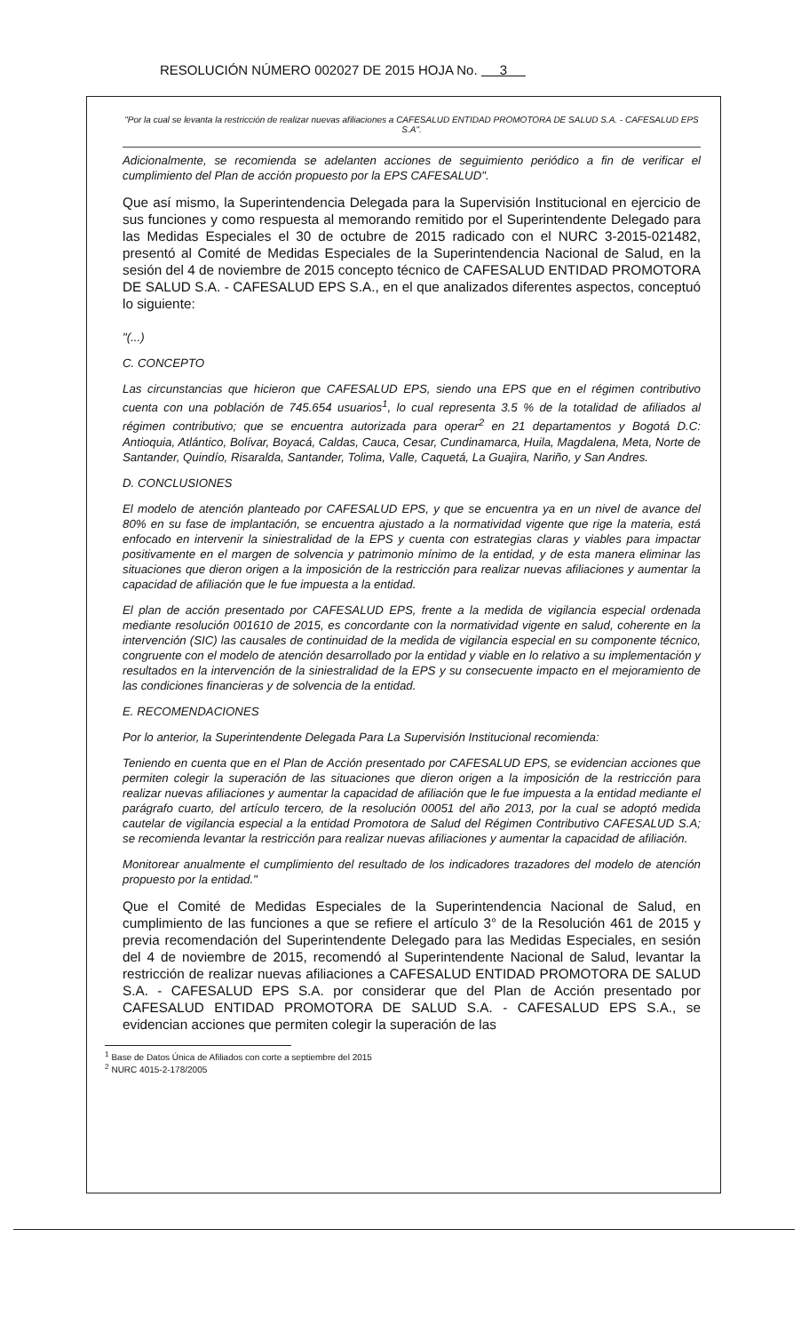RESOLUCIÓN NÚMERO 002027 DE 2015 HOJA No. 3
"Por la cual se levanta la restricción de realizar nuevas afiliaciones a CAFESALUD ENTIDAD PROMOTORA DE SALUD S.A. - CAFESALUD EPS S.A".
Adicionalmente, se recomienda se adelanten acciones de seguimiento periódico a fin de verificar el cumplimiento del Plan de acción propuesto por la EPS CAFESALUD".
Que así mismo, la Superintendencia Delegada para la Supervisión Institucional en ejercicio de sus funciones y como respuesta al memorando remitido por el Superintendente Delegado para las Medidas Especiales el 30 de octubre de 2015 radicado con el NURC 3-2015-021482, presentó al Comité de Medidas Especiales de la Superintendencia Nacional de Salud, en la sesión del 4 de noviembre de 2015 concepto técnico de CAFESALUD ENTIDAD PROMOTORA DE SALUD S.A. - CAFESALUD EPS S.A., en el que analizados diferentes aspectos, conceptuó lo siguiente:
"(...)
C. CONCEPTO
Las circunstancias que hicieron que CAFESALUD EPS, siendo una EPS que en el régimen contributivo cuenta con una población de 745.654 usuarios<sup>1</sup>, lo cual representa 3.5 % de la totalidad de afiliados al régimen contributivo; que se encuentra autorizada para operar<sup>2</sup> en 21 departamentos y Bogotá D.C: Antioquia, Atlántico, Bolívar, Boyacá, Caldas, Cauca, Cesar, Cundinamarca, Huila, Magdalena, Meta, Norte de Santander, Quindío, Risaralda, Santander, Tolima, Valle, Caquetá, La Guajira, Nariño, y San Andres.
D. CONCLUSIONES
El modelo de atención planteado por CAFESALUD EPS, y que se encuentra ya en un nivel de avance del 80% en su fase de implantación, se encuentra ajustado a la normatividad vigente que rige la materia, está enfocado en intervenir la siniestralidad de la EPS y cuenta con estrategias claras y viables para impactar positivamente en el margen de solvencia y patrimonio mínimo de la entidad, y de esta manera eliminar las situaciones que dieron origen a la imposición de la restricción para realizar nuevas afiliaciones y aumentar la capacidad de afiliación que le fue impuesta a la entidad.
El plan de acción presentado por CAFESALUD EPS, frente a la medida de vigilancia especial ordenada mediante resolución 001610 de 2015, es concordante con la normatividad vigente en salud, coherente en la intervención (SIC) las causales de continuidad de la medida de vigilancia especial en su componente técnico, congruente con el modelo de atención desarrollado por la entidad y viable en lo relativo a su implementación y resultados en la intervención de la siniestralidad de la EPS y su consecuente impacto en el mejoramiento de las condiciones financieras y de solvencia de la entidad.
E. RECOMENDACIONES
Por lo anterior, la Superintendente Delegada Para La Supervisión Institucional recomienda:
Teniendo en cuenta que en el Plan de Acción presentado por CAFESALUD EPS, se evidencian acciones que permiten colegir la superación de las situaciones que dieron origen a la imposición de la restricción para realizar nuevas afiliaciones y aumentar la capacidad de afiliación que le fue impuesta a la entidad mediante el parágrafo cuarto, del artículo tercero, de la resolución 00051 del año 2013, por la cual se adoptó medida cautelar de vigilancia especial a la entidad Promotora de Salud del Régimen Contributivo CAFESALUD S.A; se recomienda levantar la restricción para realizar nuevas afiliaciones y aumentar la capacidad de afiliación.
Monitorear anualmente el cumplimiento del resultado de los indicadores trazadores del modelo de atención propuesto por la entidad."
Que el Comité de Medidas Especiales de la Superintendencia Nacional de Salud, en cumplimiento de las funciones a que se refiere el artículo 3° de la Resolución 461 de 2015 y previa recomendación del Superintendente Delegado para las Medidas Especiales, en sesión del 4 de noviembre de 2015, recomendó al Superintendente Nacional de Salud, levantar la restricción de realizar nuevas afiliaciones a CAFESALUD ENTIDAD PROMOTORA DE SALUD S.A. - CAFESALUD EPS S.A. por considerar que del Plan de Acción presentado por CAFESALUD ENTIDAD PROMOTORA DE SALUD S.A. - CAFESALUD EPS S.A., se evidencian acciones que permiten colegir la superación de las
<sup>1</sup> Base de Datos Única de Afiliados con corte a septiembre del 2015
<sup>2</sup> NURC 4015-2-178/2005